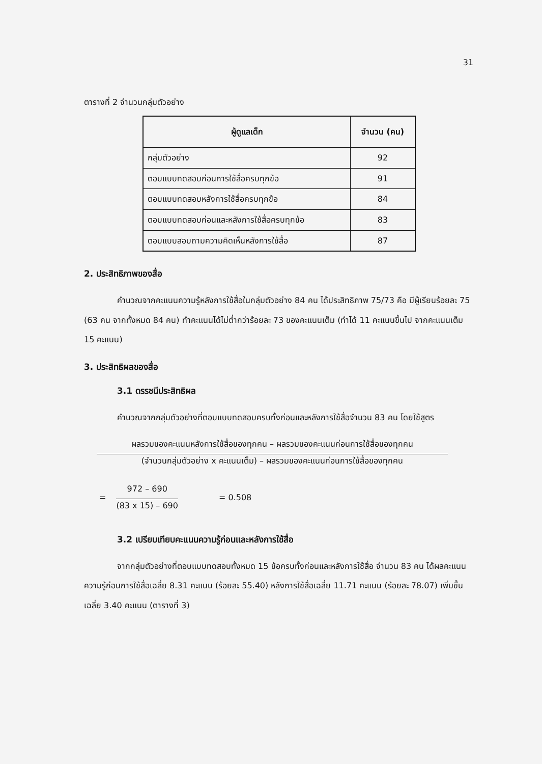31
ตารางที่ 2 จำนวนกลุ่มตัวอย่าง
| ผู้ดูแลเด็ก | จำนวน (คน) |
| --- | --- |
| กลุ่มตัวอย่าง | 92 |
| ตอบแบบทดสอบก่อนการใช้สื่อครบทุกข้อ | 91 |
| ตอบแบบทดสอบหลังการใช้สื่อครบทุกข้อ | 84 |
| ตอบแบบทดสอบก่อนและหลังการใช้สื่อครบทุกข้อ | 83 |
| ตอบแบบสอบถามความคิดเห็นหลังการใช้สื่อ | 87 |
2. ประสิทธิภาพของสื่อ
คำนวณจากคะแนนความรู้หลังการใช้สื่อในกลุ่มตัวอย่าง 84 คน ได้ประสิทธิภาพ 75/73 คือ มีผู้เรียนร้อยละ 75 (63 คน จากทั้งหมด 84 คน) ทำคะแนนได้ไม่ต่ำกว่าร้อยละ 73 ของคะแนนเต็ม (ทำได้ 11 คะแนนขึ้นไป จากคะแนนเต็ม 15 คะแนน)
3. ประสิทธิผลของสื่อ
3.1 ดรรชนีประสิทธิผล
คำนวณจากกลุ่มตัวอย่างที่ตอบแบบทดสอบครบทั้งก่อนและหลังการใช้สื่อจำนวน 83 คน โดยใช้สูตร
ผลรวมของคะแนนหลังการใช้สื่อของทุกคน – ผลรวมของคะแนนก่อนการใช้สื่อของทุกคน
(จำนวนกลุ่มตัวอย่าง x คะแนนเต็ม) – ผลรวมของคะแนนก่อนการใช้สื่อของทุกคน
=
972 – 690
(83 x 15) – 690
= 0.508
3.2 เปรียบเทียบคะแนนความรู้ก่อนและหลังการใช้สื่อ
จากกลุ่มตัวอย่างที่ตอบแบบทดสอบทั้งหมด 15 ข้อครบทั้งก่อนและหลังการใช้สื่อ จำนวน 83 คน ได้ผลคะแนนความรู้ก่อนการใช้สื่อเฉลี่ย 8.31 คะแนน (ร้อยละ 55.40) หลังการใช้สื่อเฉลี่ย 11.71 คะแนน (ร้อยละ 78.07) เพิ่มขึ้นเฉลี่ย 3.40 คะแนน (ตารางที่ 3)